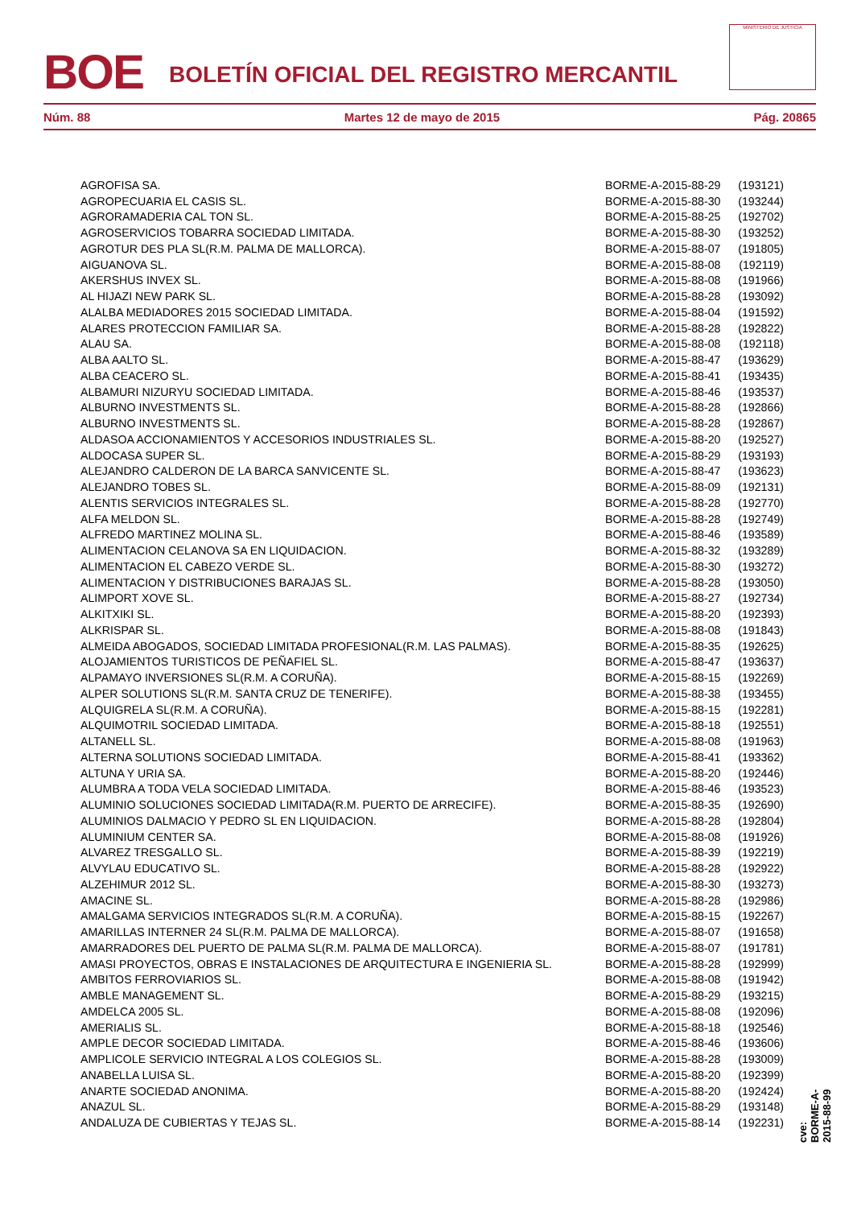BOE
BOLETÍN OFICIAL DEL REGISTRO MERCANTIL
MINISTERIO DE JUSTICIA
Núm. 88 Martes 12 de mayo de 2015 Pág. 20865
| AGROFISA SA. | BORME-A-2015-88-29 | (193121) |
| AGROPECUARIA EL CASIS SL. | BORME-A-2015-88-30 | (193244) |
| AGRORAMADERIA CAL TON SL. | BORME-A-2015-88-25 | (192702) |
| AGROSERVICIOS TOBARRA SOCIEDAD LIMITADA. | BORME-A-2015-88-30 | (193252) |
| AGROTUR DES PLA SL(R.M. PALMA DE MALLORCA). | BORME-A-2015-88-07 | (191805) |
| AIGUANOVA SL. | BORME-A-2015-88-08 | (192119) |
| AKERSHUS INVEX SL. | BORME-A-2015-88-08 | (191966) |
| AL HIJAZI NEW PARK SL. | BORME-A-2015-88-28 | (193092) |
| ALALBA MEDIADORES 2015 SOCIEDAD LIMITADA. | BORME-A-2015-88-04 | (191592) |
| ALARES PROTECCION FAMILIAR SA. | BORME-A-2015-88-28 | (192822) |
| ALAU SA. | BORME-A-2015-88-08 | (192118) |
| ALBA AALTO SL. | BORME-A-2015-88-47 | (193629) |
| ALBA CEACERO SL. | BORME-A-2015-88-41 | (193435) |
| ALBAMURI NIZURYU SOCIEDAD LIMITADA. | BORME-A-2015-88-46 | (193537) |
| ALBURNO INVESTMENTS SL. | BORME-A-2015-88-28 | (192866) |
| ALBURNO INVESTMENTS SL. | BORME-A-2015-88-28 | (192867) |
| ALDASOA ACCIONAMIENTOS Y ACCESORIOS INDUSTRIALES SL. | BORME-A-2015-88-20 | (192527) |
| ALDOCASA SUPER SL. | BORME-A-2015-88-29 | (193193) |
| ALEJANDRO CALDERON DE LA BARCA SANVICENTE SL. | BORME-A-2015-88-47 | (193623) |
| ALEJANDRO TOBES SL. | BORME-A-2015-88-09 | (192131) |
| ALENTIS SERVICIOS INTEGRALES SL. | BORME-A-2015-88-28 | (192770) |
| ALFA MELDON SL. | BORME-A-2015-88-28 | (192749) |
| ALFREDO MARTINEZ MOLINA SL. | BORME-A-2015-88-46 | (193589) |
| ALIMENTACION CELANOVA SA EN LIQUIDACION. | BORME-A-2015-88-32 | (193289) |
| ALIMENTACION EL CABEZO VERDE SL. | BORME-A-2015-88-30 | (193272) |
| ALIMENTACION Y DISTRIBUCIONES BARAJAS SL. | BORME-A-2015-88-28 | (193050) |
| ALIMPORT XOVE SL. | BORME-A-2015-88-27 | (192734) |
| ALKITXIKI SL. | BORME-A-2015-88-20 | (192393) |
| ALKRISPAR SL. | BORME-A-2015-88-08 | (191843) |
| ALMEIDA ABOGADOS, SOCIEDAD LIMITADA PROFESIONAL(R.M. LAS PALMAS). | BORME-A-2015-88-35 | (192625) |
| ALOJAMIENTOS TURISTICOS DE PEÑAFIEL SL. | BORME-A-2015-88-47 | (193637) |
| ALPAMAYO INVERSIONES SL(R.M. A CORUÑA). | BORME-A-2015-88-15 | (192269) |
| ALPER SOLUTIONS SL(R.M. SANTA CRUZ DE TENERIFE). | BORME-A-2015-88-38 | (193455) |
| ALQUIGRELA SL(R.M. A CORUÑA). | BORME-A-2015-88-15 | (192281) |
| ALQUIMOTRIL SOCIEDAD LIMITADA. | BORME-A-2015-88-18 | (192551) |
| ALTANELL SL. | BORME-A-2015-88-08 | (191963) |
| ALTERNA SOLUTIONS SOCIEDAD LIMITADA. | BORME-A-2015-88-41 | (193362) |
| ALTUNA Y URIA SA. | BORME-A-2015-88-20 | (192446) |
| ALUMBRA A TODA VELA SOCIEDAD LIMITADA. | BORME-A-2015-88-46 | (193523) |
| ALUMINIO SOLUCIONES SOCIEDAD LIMITADA(R.M. PUERTO DE ARRECIFE). | BORME-A-2015-88-35 | (192690) |
| ALUMINIOS DALMACIO Y PEDRO SL EN LIQUIDACION. | BORME-A-2015-88-28 | (192804) |
| ALUMINIUM CENTER SA. | BORME-A-2015-88-08 | (191926) |
| ALVAREZ TRESGALLO SL. | BORME-A-2015-88-39 | (192219) |
| ALVYLAU EDUCATIVO SL. | BORME-A-2015-88-28 | (192922) |
| ALZEHIMUR 2012 SL. | BORME-A-2015-88-30 | (193273) |
| AMACINE SL. | BORME-A-2015-88-28 | (192986) |
| AMALGAMA SERVICIOS INTEGRADOS SL(R.M. A CORUÑA). | BORME-A-2015-88-15 | (192267) |
| AMARILLAS INTERNER 24 SL(R.M. PALMA DE MALLORCA). | BORME-A-2015-88-07 | (191658) |
| AMARRADORES DEL PUERTO DE PALMA SL(R.M. PALMA DE MALLORCA). | BORME-A-2015-88-07 | (191781) |
| AMASI PROYECTOS, OBRAS E INSTALACIONES DE ARQUITECTURA E INGENIERIA SL. | BORME-A-2015-88-28 | (192999) |
| AMBITOS FERROVIARIOS SL. | BORME-A-2015-88-08 | (191942) |
| AMBLE MANAGEMENT SL. | BORME-A-2015-88-29 | (193215) |
| AMDELCA 2005 SL. | BORME-A-2015-88-08 | (192096) |
| AMERIALIS SL. | BORME-A-2015-88-18 | (192546) |
| AMPLE DECOR SOCIEDAD LIMITADA. | BORME-A-2015-88-46 | (193606) |
| AMPLICOLE SERVICIO INTEGRAL A LOS COLEGIOS SL. | BORME-A-2015-88-28 | (193009) |
| ANABELLA LUISA SL. | BORME-A-2015-88-20 | (192399) |
| ANARTE SOCIEDAD ANONIMA. | BORME-A-2015-88-20 | (192424) |
| ANAZUL SL. | BORME-A-2015-88-29 | (193148) |
| ANDALUZA DE CUBIERTAS Y TEJAS SL. | BORME-A-2015-88-14 | (192231) |
cve: BORME-A-2015-88-99